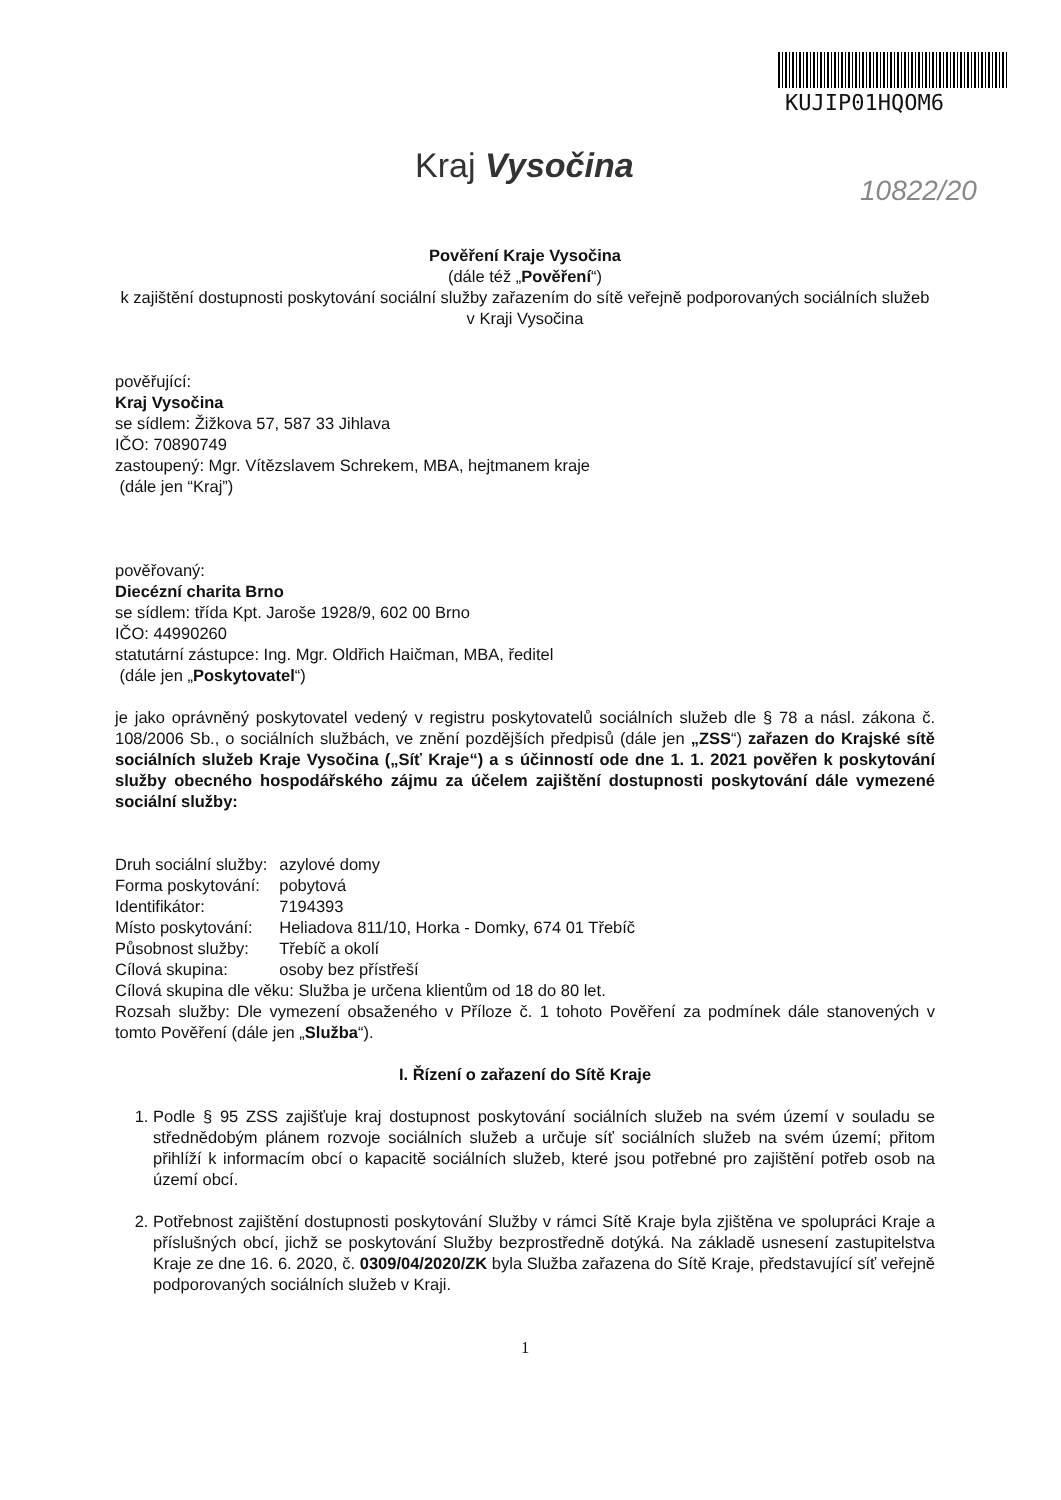KUJIP01HQOM6
Kraj Vysočina
10822/20
Pověření Kraje Vysočina
(dále též „Pověření“)
k zajištění dostupnosti poskytování sociální služby zařazením do sítě veřejně podporovaných sociálních služeb v Kraji Vysočina
pověřující:
Kraj Vysočina
se sídlem: Žižkova 57, 587 33 Jihlava
IČO: 70890749
zastoupený: Mgr. Vítězslavem Schrekem, MBA, hejtmanem kraje
(dále jen “Kraj”)
pověřovaný:
Diecézní charita Brno
se sídlem: třída Kpt. Jaroše 1928/9, 602 00 Brno
IČO: 44990260
statutární zástupce: Ing. Mgr. Oldřich Haičman, MBA, ředitel
(dále jen „Poskytovatel“)
je jako oprávněný poskytovatel vedený v registru poskytovatelů sociálních služeb dle § 78 a násl. zákona č. 108/2006 Sb., o sociálních službách, ve znění pozdějších předpisů (dále jen „ZSS“) zařazen do Krajské sítě sociálních služeb Kraje Vysočina („Síť Kraje“) a s účinností ode dne 1. 1. 2021 pověřen k poskytování služby obecného hospodářského zájmu za účelem zajištění dostupnosti poskytování dále vymezené sociální služby:
| Druh sociální služby: | azylové domy |
| Forma poskytování: | pobytová |
| Identifikátor: | 7194393 |
| Místo poskytování: | Heliadova 811/10, Horka - Domky, 674 01 Třebíč |
| Působnost služby: | Třebíč a okolí |
| Cílová skupina: | osoby bez přístřeší |
Cílová skupina dle věku: Služba je určena klientům od 18 do 80 let.
Rozsah služby: Dle vymezení obsaženého v Příloze č. 1 tohoto Pověření za podmínek dále stanovených v tomto Pověření (dále jen „Služba“).
I. Řízení o zařazení do Sítě Kraje
1. Podle § 95 ZSS zajišťuje kraj dostupnost poskytování sociálních služeb na svém území v souladu se střednědobým plánem rozvoje sociálních služeb a určuje síť sociálních služeb na svém území; přitom přihlíží k informacím obcí o kapacitě sociálních služeb, které jsou potřebné pro zajištění potřeb osob na území obcí.
2. Potřebnost zajištění dostupnosti poskytování Služby v rámci Sítě Kraje byla zjištěna ve spolupráci Kraje a příslušných obcí, jichž se poskytování Služby bezprostředně dotýká. Na základě usnesení zastupitelstva Kraje ze dne 16. 6. 2020, č. 0309/04/2020/ZK byla Služba zařazena do Sítě Kraje, představující síť veřejně podporovaných sociálních služeb v Kraji.
1